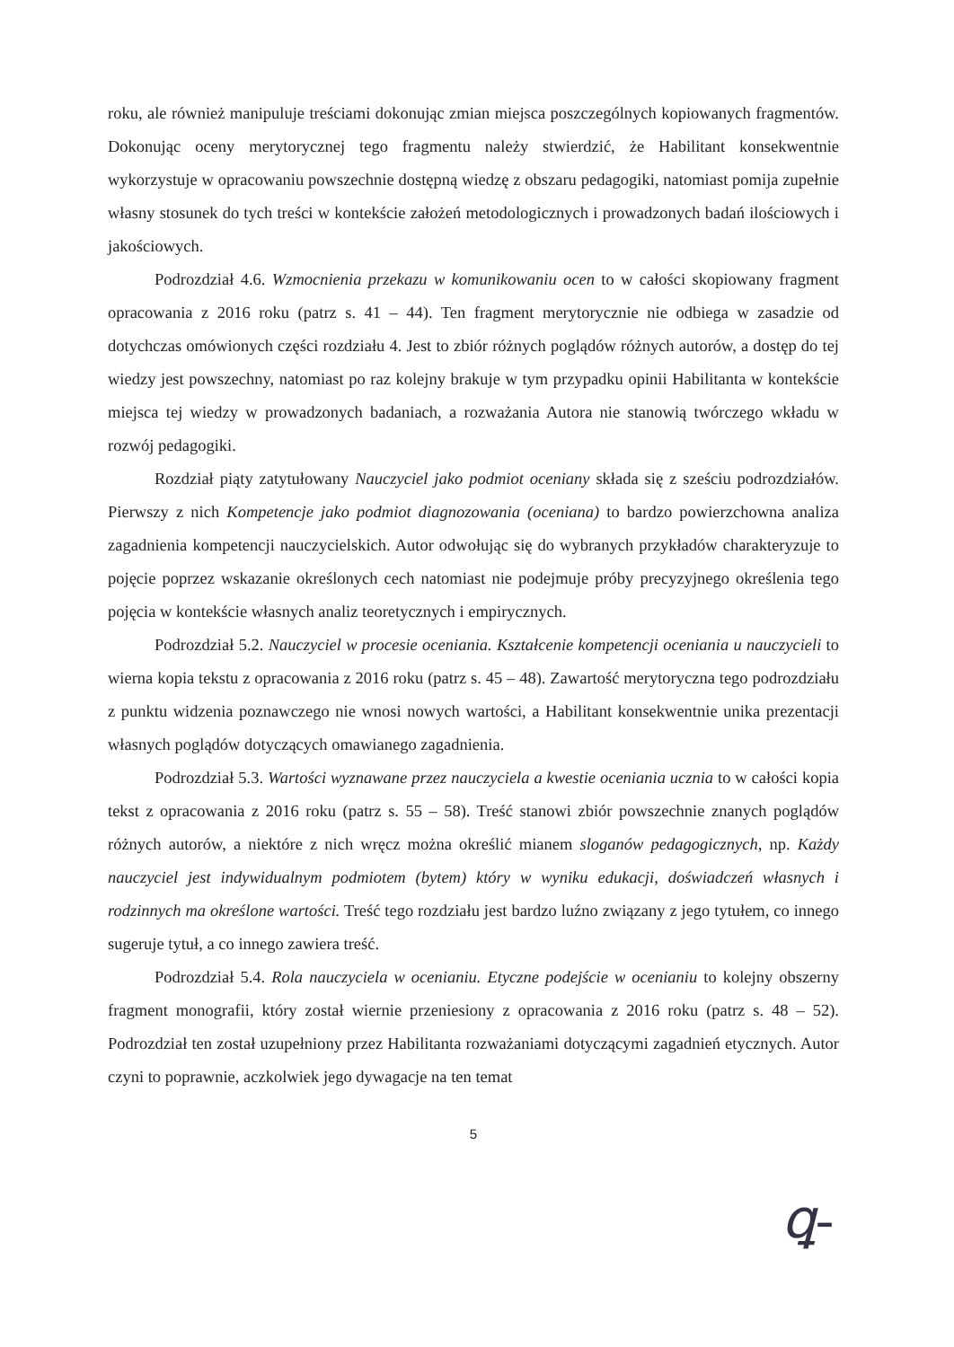roku, ale również manipuluje treściami dokonując zmian miejsca poszczególnych kopiowanych fragmentów. Dokonując oceny merytorycznej tego fragmentu należy stwierdzić, że Habilitant konsekwentnie wykorzystuje w opracowaniu powszechnie dostępną wiedzę z obszaru pedagogiki, natomiast pomija zupełnie własny stosunek do tych treści w kontekście założeń metodologicznych i prowadzonych badań ilościowych i jakościowych.
Podrozdział 4.6. Wzmocnienia przekazu w komunikowaniu ocen to w całości skopiowany fragment opracowania z 2016 roku (patrz s. 41 – 44). Ten fragment merytorycznie nie odbiega w zasadzie od dotychczas omówionych części rozdziału 4. Jest to zbiór różnych poglądów różnych autorów, a dostęp do tej wiedzy jest powszechny, natomiast po raz kolejny brakuje w tym przypadku opinii Habilitanta w kontekście miejsca tej wiedzy w prowadzonych badaniach, a rozważania Autora nie stanowią twórczego wkładu w rozwój pedagogiki.
Rozdział piąty zatytułowany Nauczyciel jako podmiot oceniany składa się z sześciu podrozdziałów. Pierwszy z nich Kompetencje jako podmiot diagnozowania (oceniana) to bardzo powierzchowna analiza zagadnienia kompetencji nauczycielskich. Autor odwołując się do wybranych przykładów charakteryzuje to pojęcie poprzez wskazanie określonych cech natomiast nie podejmuje próby precyzyjnego określenia tego pojęcia w kontekście własnych analiz teoretycznych i empirycznych.
Podrozdział 5.2. Nauczyciel w procesie oceniania. Kształcenie kompetencji oceniania u nauczycieli to wierna kopia tekstu z opracowania z 2016 roku (patrz s. 45 – 48). Zawartość merytoryczna tego podrozdziału z punktu widzenia poznawczego nie wnosi nowych wartości, a Habilitant konsekwentnie unika prezentacji własnych poglądów dotyczących omawianego zagadnienia.
Podrozdział 5.3. Wartości wyznawane przez nauczyciela a kwestie oceniania ucznia to w całości kopia tekst z opracowania z 2016 roku (patrz s. 55 – 58). Treść stanowi zbiór powszechnie znanych poglądów różnych autorów, a niektóre z nich wręcz można określić mianem sloganów pedagogicznych, np. Każdy nauczyciel jest indywidualnym podmiotem (bytem) który w wyniku edukacji, doświadczeń własnych i rodzinnych ma określone wartości. Treść tego rozdziału jest bardzo luźno związany z jego tytułem, co innego sugeruje tytuł, a co innego zawiera treść.
Podrozdział 5.4. Rola nauczyciela w ocenianiu. Etyczne podejście w ocenianiu to kolejny obszerny fragment monografii, który został wiernie przeniesiony z opracowania z 2016 roku (patrz s. 48 – 52). Podrozdział ten został uzupełniony przez Habilitanta rozważaniami dotyczącymi zagadnień etycznych. Autor czyni to poprawnie, aczkolwiek jego dywagacje na ten temat
5
ꝗ-